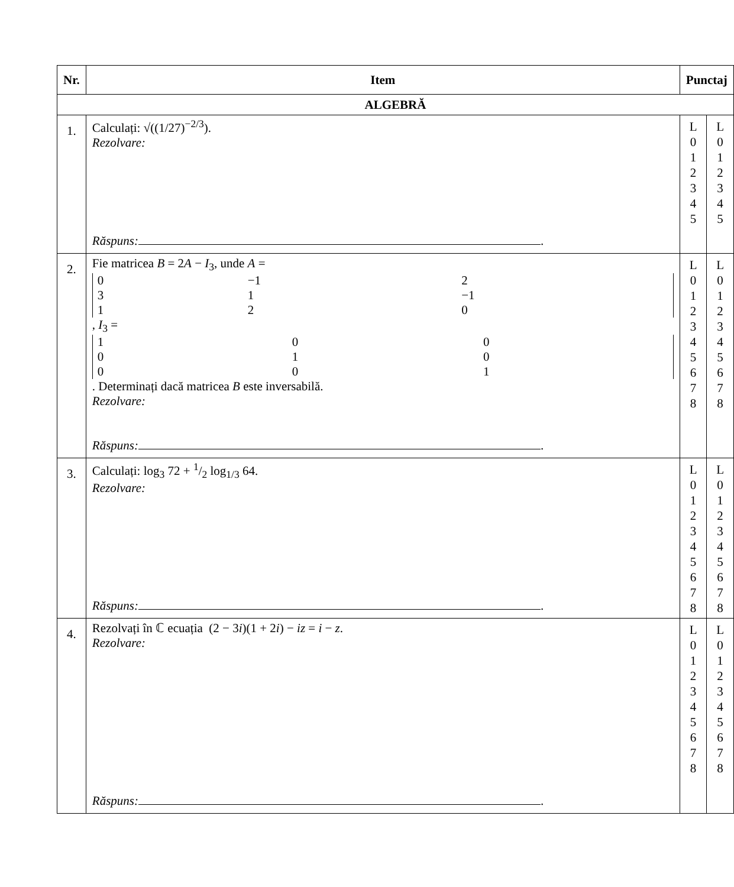| Nr. | Item | Punctaj | |
| --- | --- | --- | --- |
| ALGEBRĂ | | | |
| 1. | Calculați: √((1/27)<sup>−2/3</sup>). Rezolvare: Răspuns: . | L 0 1 2 3 4 5 | L 0 1 2 3 4 5 |
| 2. | Fie matricea B = 2 A − I<sub>3</sub>, unde A = / 0 / −1 / 2 / / 3 / 1 / −1 / / 1 / 2 / 0 / , I<sub>3</sub> = / 1 / 0 / 0 / / 0 / 1 / 0 / / 0 / 0 / 1 / . Determinați dacă matricea B este inversabilă. Rezolvare: Răspuns: . | L 0 1 2 3 4 5 6 7 8 | L 0 1 2 3 4 5 6 7 8 |
| 3. | Calculați: log<sub>3</sub> 72 + 1/2 log<sub>1/3</sub> 64. Rezolvare: Răspuns: . | L 0 1 2 3 4 5 6 7 8 | L 0 1 2 3 4 5 6 7 8 |
| 4. | Rezolvați în ℂ ecuația (2 − 3 i )(1 + 2 i ) − iz = i − z . Rezolvare: Răspuns: . | L 0 1 2 3 4 5 6 7 8 | L 0 1 2 3 4 5 6 7 8 |